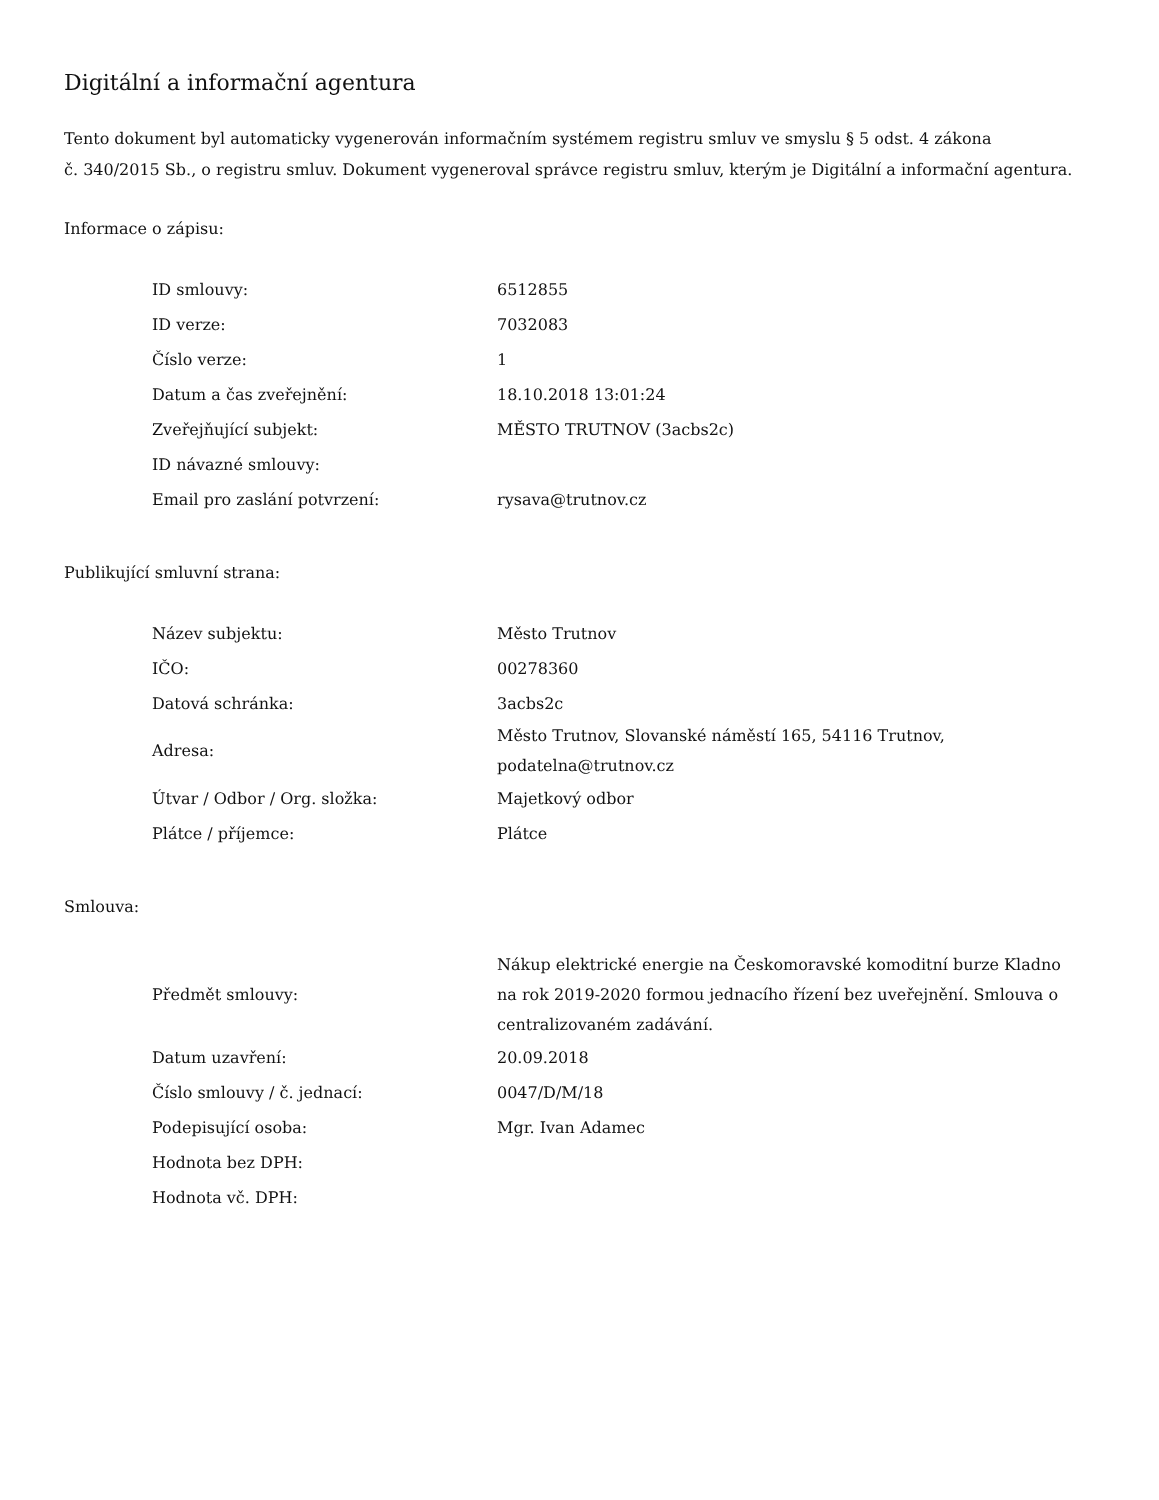Digitální a informační agentura
Tento dokument byl automaticky vygenerován informačním systémem registru smluv ve smyslu § 5 odst. 4 zákona
č. 340/2015 Sb., o registru smluv. Dokument vygeneroval správce registru smluv, kterým je Digitální a informační agentura.
Informace o zápisu:
| ID smlouvy: | 6512855 |
| ID verze: | 7032083 |
| Číslo verze: | 1 |
| Datum a čas zveřejnění: | 18.10.2018 13:01:24 |
| Zveřejňující subjekt: | MĚSTO TRUTNOV (3acbs2c) |
| ID návazné smlouvy: | |
| Email pro zaslání potvrzení: | rysava@trutnov.cz |
Publikující smluvní strana:
| Název subjektu: | Město Trutnov |
| IČO: | 00278360 |
| Datová schránka: | 3acbs2c |
| Adresa: | Město Trutnov, Slovanské náměstí 165, 54116 Trutnov, podatelna@trutnov.cz |
| Útvar / Odbor / Org. složka: | Majetkový odbor |
| Plátce / příjemce: | Plátce |
Smlouva:
| Předmět smlouvy: | Nákup elektrické energie na Českomoravské komoditní burze Kladno na rok 2019-2020 formou jednacího řízení bez uveřejnění. Smlouva o centralizovaném zadávání. |
| Datum uzavření: | 20.09.2018 |
| Číslo smlouvy / č. jednací: | 0047/D/M/18 |
| Podepisující osoba: | Mgr. Ivan Adamec |
| Hodnota bez DPH: | |
| Hodnota vč. DPH: | |